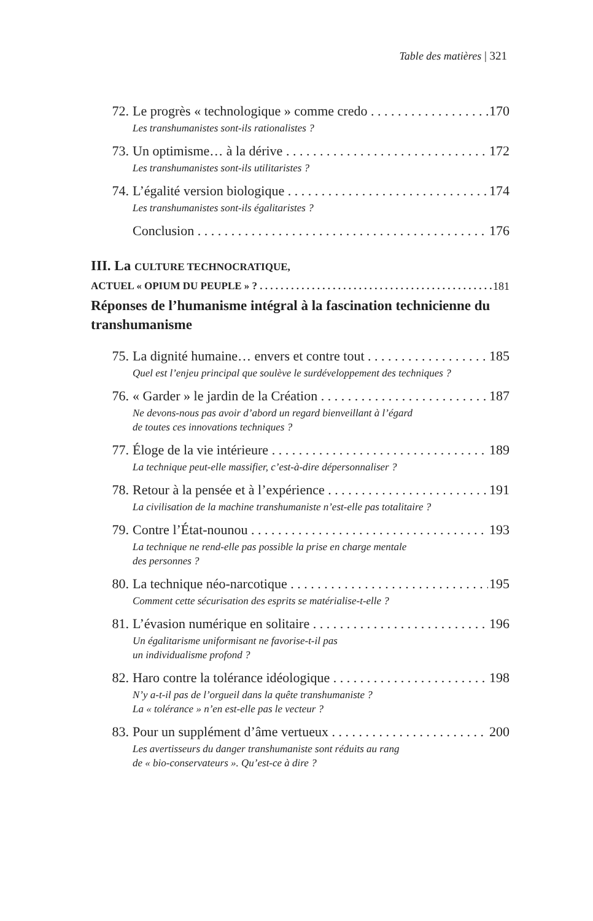Table des matières | 321
72. Le progrès « technologique » comme credo 170
Les transhumanistes sont-ils rationalistes ?
73. Un optimisme… à la dérive 172
Les transhumanistes sont-ils utilitaristes ?
74. L’égalité version biologique 174
Les transhumanistes sont-ils égalitaristes ?
Conclusion 176
III. La CULTURE TECHNOCRATIQUE,
ACTUEL « OPIUM DU PEUPLE » ? 181
Réponses de l’humanisme intégral à la fascination technicienne du transhumanisme
75. La dignité humaine… envers et contre tout 185
Quel est l’enjeu principal que soulève le surdéveloppement des techniques ?
76. « Garder » le jardin de la Création 187
Ne devons-nous pas avoir d’abord un regard bienveillant à l’égard
de toutes ces innovations techniques ?
77. Éloge de la vie intérieure 189
La technique peut-elle massifier, c’est-à-dire dépersonnaliser ?
78. Retour à la pensée et à l’expérience 191
La civilisation de la machine transhumaniste n’est-elle pas totalitaire ?
79. Contre l’État-nounou 193
La technique ne rend-elle pas possible la prise en charge mentale
des personnes ?
80. La technique néo-narcotique 195
Comment cette sécurisation des esprits se matérialise-t-elle ?
81. L’évasion numérique en solitaire 196
Un égalitarisme uniformisant ne favorise-t-il pas
un individualisme profond ?
82. Haro contre la tolérance idéologique 198
N’y a-t-il pas de l’orgueil dans la quête transhumaniste ?
La « tolérance » n’en est-elle pas le vecteur ?
83. Pour un supplément d’âme vertueux 200
Les avertisseurs du danger transhumaniste sont réduits au rang
de « bio-conservateurs ». Qu’est-ce à dire ?